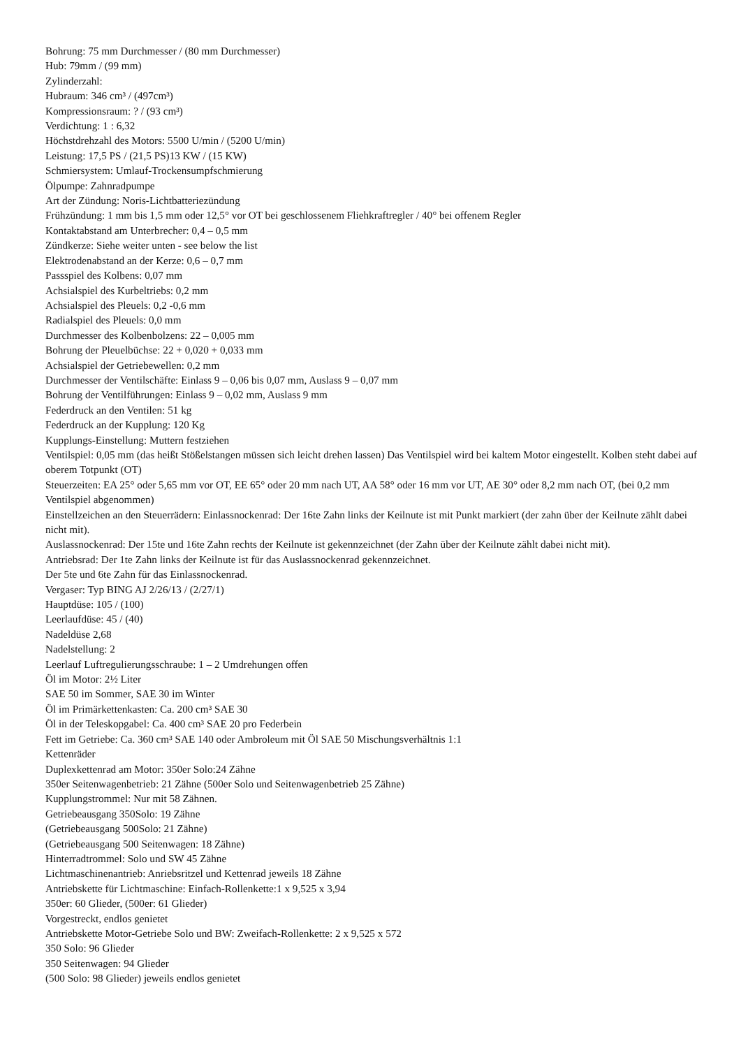Bohrung: 75 mm Durchmesser / (80 mm Durchmesser)
Hub: 79mm / (99 mm)
Zylinderzahl:
Hubraum: 346 cm³ / (497cm³)
Kompressionsraum: ? / (93 cm³)
Verdichtung: 1 : 6,32
Höchstdrehzahl des Motors: 5500 U/min / (5200 U/min)
Leistung: 17,5 PS / (21,5 PS)13 KW / (15 KW)
Schmiersystem: Umlauf-Trockensumpfschmierung
Ölpumpe: Zahnradpumpe
Art der Zündung: Noris-Lichtbatteriezündung
Frühzündung: 1 mm bis 1,5 mm oder 12,5° vor OT bei geschlossenem Fliehkraftregler / 40° bei offenem Regler
Kontaktabstand am Unterbrecher: 0,4 – 0,5 mm
Zündkerze: Siehe weiter unten - see below the list
Elektrodenabstand an der Kerze: 0,6 – 0,7 mm
Passspiel des Kolbens: 0,07 mm
Achsialspiel des Kurbeltriebs: 0,2 mm
Achsialspiel des Pleuels: 0,2 -0,6 mm
Radialspiel des Pleuels: 0,0 mm
Durchmesser des Kolbenbolzens: 22 – 0,005 mm
Bohrung der Pleuelbüchse: 22 + 0,020 + 0,033 mm
Achsialspiel der Getriebewellen: 0,2 mm
Durchmesser der Ventilschäfte: Einlass 9 – 0,06 bis 0,07 mm, Auslass 9 – 0,07 mm
Bohrung der Ventilführungen: Einlass 9 – 0,02 mm, Auslass 9 mm
Federdruck an den Ventilen: 51 kg
Federdruck an der Kupplung: 120 Kg
Kupplungs-Einstellung: Muttern festziehen
Ventilspiel: 0,05 mm (das heißt Stößelstangen müssen sich leicht drehen lassen) Das Ventilspiel wird bei kaltem Motor eingestellt. Kolben steht dabei auf oberem Totpunkt (OT)
Steuerzeiten: EA 25° oder 5,65 mm vor OT, EE 65° oder 20 mm nach UT, AA 58° oder 16 mm vor UT, AE 30° oder 8,2 mm nach OT, (bei 0,2 mm Ventilspiel abgenommen)
Einstellzeichen an den Steuerrädern: Einlassnockenrad: Der 16te Zahn links der Keilnute ist mit Punkt markiert (der zahn über der Keilnute zählt dabei nicht mit).
Auslassnockenrad: Der 15te und 16te Zahn rechts der Keilnute ist gekennzeichnet (der Zahn über der Keilnute zählt dabei nicht mit).
Antriebsrad: Der 1te Zahn links der Keilnute ist für das Auslassnockenrad gekennzeichnet.
Der 5te und 6te Zahn für das Einlassnockenrad.
Vergaser: Typ BING AJ 2/26/13 / (2/27/1)
Hauptdüse: 105 / (100)
Leerlaufdüse: 45 / (40)
Nadeldüse 2,68
Nadelstellung: 2
Leerlauf Luftregulierungsschraube: 1 – 2 Umdrehungen offen
Öl im Motor: 2½ Liter
SAE 50 im Sommer, SAE 30 im Winter
Öl im Primärkettenkasten: Ca. 200 cm³ SAE 30
Öl in der Teleskopgabel: Ca. 400 cm³ SAE 20 pro Federbein
Fett im Getriebe: Ca. 360 cm³ SAE 140 oder Ambroleum mit Öl SAE 50 Mischungsverhältnis 1:1
Kettenräder
Duplexkettenrad am Motor: 350er Solo:24 Zähne
350er Seitenwagenbetrieb: 21 Zähne (500er Solo und Seitenwagenbetrieb 25 Zähne)
Kupplungstrommel: Nur mit 58 Zähnen.
Getriebeausgang 350Solo: 19 Zähne
(Getriebeausgang 500Solo: 21 Zähne)
(Getriebeausgang 500 Seitenwagen: 18 Zähne)
Hinterradtrommel: Solo und SW 45 Zähne
Lichtmaschinenantrieb: Anriebsritzel und Kettenrad jeweils 18 Zähne
Antriebskette für Lichtmaschine: Einfach-Rollenkette:1 x 9,525 x 3,94
350er: 60 Glieder, (500er: 61 Glieder)
Vorgestreckt, endlos genietet
Antriebskette Motor-Getriebe Solo und BW: Zweifach-Rollenkette: 2 x 9,525 x 572
350 Solo: 96 Glieder
350 Seitenwagen: 94 Glieder
(500 Solo: 98 Glieder) jeweils endlos genietet